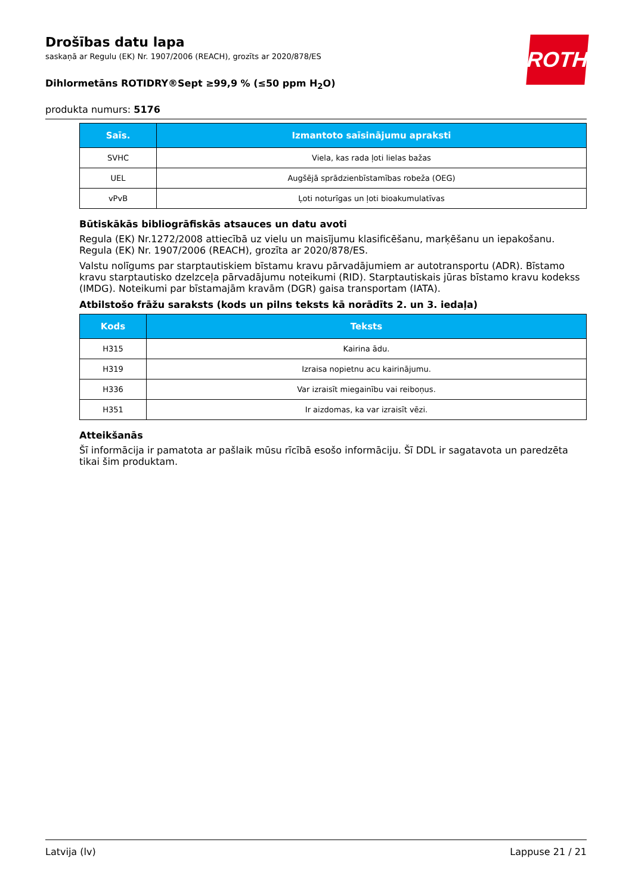ROTH
Drošības datu lapa
saskaņā ar Regulu (EK) Nr. 1907/2006 (REACH), grozīts ar 2020/878/ES
Dihlormetāns ROTIDRY®Sept ≥99,9 % (≤50 ppm H<sub>2</sub>O)
produkta numurs: 5176
| Saīs. | Izmantoto saīsinājumu apraksti |
| --- | --- |
| SVHC | Viela, kas rada ļoti lielas bažas |
| UEL | Augšējā sprādzienbīstamības robeža (OEG) |
| vPvB | Ļoti noturīgas un ļoti bioakumulatīvas |
Būtiskākās bibliogrāfiskās atsauces un datu avoti
Regula (EK) Nr.1272/2008 attiecībā uz vielu un maisījumu klasificēšanu, marķēšanu un iepakošanu. Regula (EK) Nr. 1907/2006 (REACH), grozīta ar 2020/878/ES.
Valstu nolīgums par starptautiskiem bīstamu kravu pārvadājumiem ar autotransportu (ADR). Bīstamo kravu starptautisko dzelzceļa pārvadājumu noteikumi (RID). Starptautiskais jūras bīstamo kravu kodekss (IMDG). Noteikumi par bīstamajām kravām (DGR) gaisa transportam (IATA).
Atbilstošo frāžu saraksts (kods un pilns teksts kā norādīts 2. un 3. iedaļa)
| Kods | Teksts |
| --- | --- |
| H315 | Kairina ādu. |
| H319 | Izraisa nopietnu acu kairinājumu. |
| H336 | Var izraisīt miegainību vai reiboņus. |
| H351 | Ir aizdomas, ka var izraisīt vēzi. |
Atteikšanās
Šī informācija ir pamatota ar pašlaik mūsu rīcībā esošo informāciju. Šī DDL ir sagatavota un paredzēta tikai šim produktam.
Latvija (lv) Lappuse 21 / 21